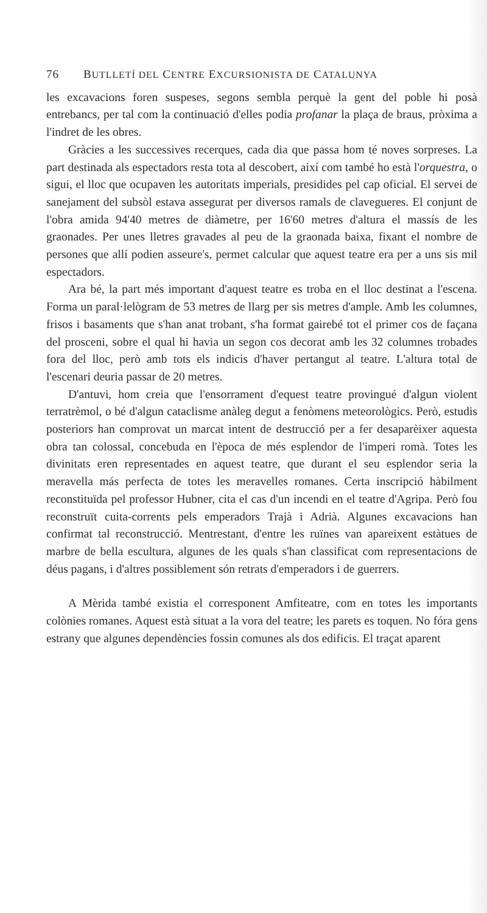76 BUTLLETÍ DEL CENTRE EXCURSIONISTA DE CATALUNYA
les excavacions foren suspeses, segons sembla perquè la gent del poble hi posà entrebancs, per tal com la continuació d'elles podia profanar la plaça de braus, pròxima a l'indret de les obres.
Gràcies a les successives recerques, cada dia que passa hom té noves sorpreses. La part destinada als espectadors resta tota al descobert, així com també ho està l'orquestra, o sigui, el lloc que ocupaven les autoritats imperials, presidides pel cap oficial. El servei de sanejament del subsòl estava assegurat per diversos ramals de clavegueres. El conjunt de l'obra amida 94'40 metres de diàmetre, per 16'60 metres d'altura el massís de les graonades. Per unes lletres gravades al peu de la graonada baixa, fixant el nombre de persones que allí podien asseure's, permet calcular que aquest teatre era per a uns sis mil espectadors.
Ara bé, la part més important d'aquest teatre es troba en el lloc destinat a l'escena. Forma un paral·lelògram de 53 metres de llarg per sis metres d'ample. Amb les columnes, frisos i basaments que s'han anat trobant, s'ha format gairebé tot el primer cos de façana del prosceni, sobre el qual hi havia un segon cos decorat amb les 32 columnes trobades fora del lloc, però amb tots els indicis d'haver pertangut al teatre. L'altura total de l'escenari deuria passar de 20 metres.
D'antuvi, hom creia que l'ensorrament d'equest teatre provingué d'algun violent terratrèmol, o bé d'algun cataclisme anàleg degut a fenòmens meteorològics. Però, estudis posteriors han comprovat un marcat intent de destrucció per a fer desaparèixer aquesta obra tan colossal, concebuda en l'època de més esplendor de l'imperi romà. Totes les divinitats eren representades en aquest teatre, que durant el seu esplendor seria la meravella más perfecta de totes les meravelles romanes. Certa inscripció hàbilment reconstituïda pel professor Hubner, cita el cas d'un incendi en el teatre d'Agripa. Però fou reconstruït cuita-corrents pels emperadors Trajà i Adrià. Algunes excavacions han confirmat tal reconstrucció. Mentrestant, d'entre les ruïnes van apareixent estàtues de marbre de bella escultura, algunes de les quals s'han classificat com representacions de déus pagans, i d'altres possiblement són retrats d'emperadors i de guerrers.
A Mèrida també existia el corresponent Amfiteatre, com en totes les importants colònies romanes. Aquest està situat a la vora del teatre; les parets es toquen. No fóra gens estrany que algunes dependències fossin comunes als dos edificis. El traçat aparent